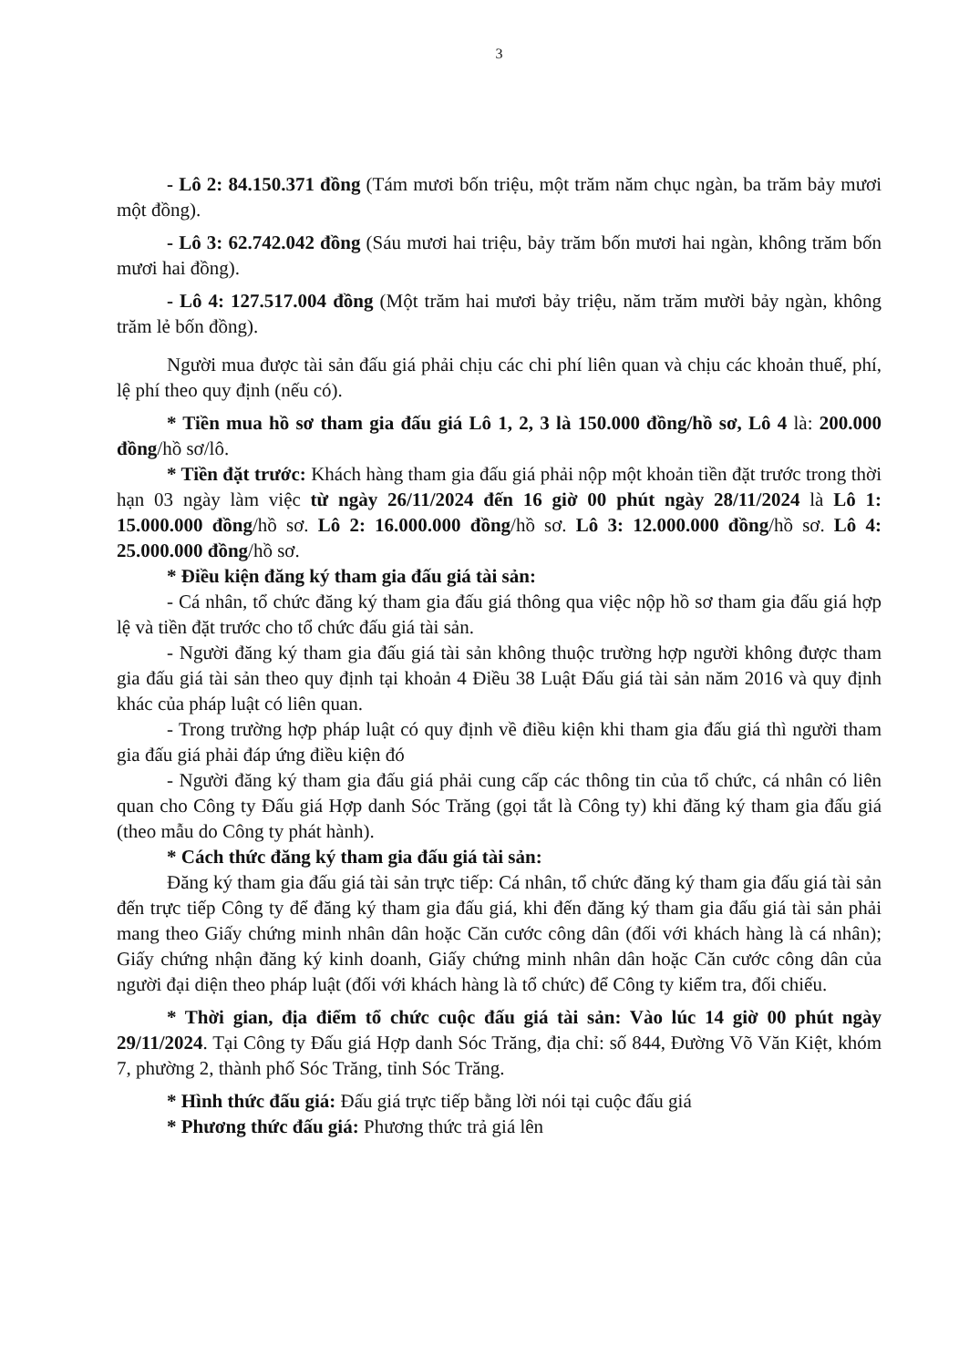3
- Lô 2: 84.150.371 đồng (Tám mươi bốn triệu, một trăm năm chục ngàn, ba trăm bảy mươi một đồng).
- Lô 3: 62.742.042 đồng (Sáu mươi hai triệu, bảy trăm bốn mươi hai ngàn, không trăm bốn mươi hai đồng).
- Lô 4: 127.517.004 đồng (Một trăm hai mươi bảy triệu, năm trăm mười bảy ngàn, không trăm lẻ bốn đồng).
Người mua được tài sản đấu giá phải chịu các chi phí liên quan và chịu các khoản thuế, phí, lệ phí theo quy định (nếu có).
* Tiền mua hồ sơ tham gia đấu giá Lô 1, 2, 3 là 150.000 đồng/hồ sơ, Lô 4 là: 200.000 đồng/hồ sơ/lô.
* Tiền đặt trước: Khách hàng tham gia đấu giá phải nộp một khoản tiền đặt trước trong thời hạn 03 ngày làm việc từ ngày 26/11/2024 đến 16 giờ 00 phút ngày 28/11/2024 là Lô 1: 15.000.000 đồng/hồ sơ. Lô 2: 16.000.000 đồng/hồ sơ. Lô 3: 12.000.000 đồng/hồ sơ. Lô 4: 25.000.000 đồng/hồ sơ.
* Điều kiện đăng ký tham gia đấu giá tài sản:
- Cá nhân, tổ chức đăng ký tham gia đấu giá thông qua việc nộp hồ sơ tham gia đấu giá hợp lệ và tiền đặt trước cho tổ chức đấu giá tài sản.
- Người đăng ký tham gia đấu giá tài sản không thuộc trường hợp người không được tham gia đấu giá tài sản theo quy định tại khoản 4 Điều 38 Luật Đấu giá tài sản năm 2016 và quy định khác của pháp luật có liên quan.
- Trong trường hợp pháp luật có quy định về điều kiện khi tham gia đấu giá thì người tham gia đấu giá phải đáp ứng điều kiện đó
- Người đăng ký tham gia đấu giá phải cung cấp các thông tin của tổ chức, cá nhân có liên quan cho Công ty Đấu giá Hợp danh Sóc Trăng (gọi tắt là Công ty) khi đăng ký tham gia đấu giá (theo mẫu do Công ty phát hành).
* Cách thức đăng ký tham gia đấu giá tài sản:
Đăng ký tham gia đấu giá tài sản trực tiếp: Cá nhân, tổ chức đăng ký tham gia đấu giá tài sản đến trực tiếp Công ty để đăng ký tham gia đấu giá, khi đến đăng ký tham gia đấu giá tài sản phải mang theo Giấy chứng minh nhân dân hoặc Căn cước công dân (đối với khách hàng là cá nhân); Giấy chứng nhận đăng ký kinh doanh, Giấy chứng minh nhân dân hoặc Căn cước công dân của người đại diện theo pháp luật (đối với khách hàng là tổ chức) để Công ty kiểm tra, đối chiếu.
* Thời gian, địa điểm tổ chức cuộc đấu giá tài sản: Vào lúc 14 giờ 00 phút ngày 29/11/2024. Tại Công ty Đấu giá Hợp danh Sóc Trăng, địa chỉ: số 844, Đường Võ Văn Kiệt, khóm 7, phường 2, thành phố Sóc Trăng, tỉnh Sóc Trăng.
* Hình thức đấu giá: Đấu giá trực tiếp bằng lời nói tại cuộc đấu giá
* Phương thức đấu giá: Phương thức trả giá lên